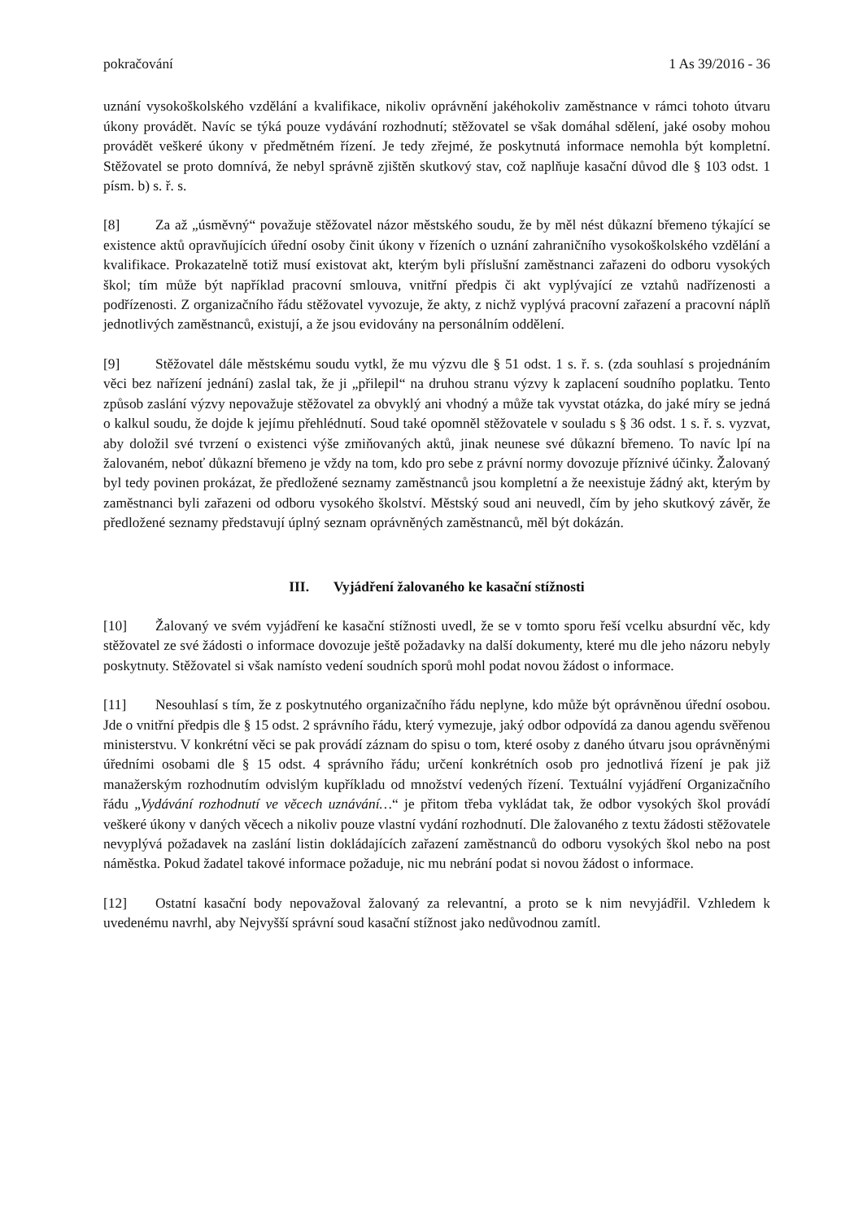pokračování 1 As 39/2016 - 36
uznání vysokoškolského vzdělání a kvalifikace, nikoliv oprávnění jakéhokoliv zaměstnance v rámci tohoto útvaru úkony provádět. Navíc se týká pouze vydávání rozhodnutí; stěžovatel se však domáhal sdělení, jaké osoby mohou provádět veškeré úkony v předmětném řízení. Je tedy zřejmé, že poskytnutá informace nemohla být kompletní. Stěžovatel se proto domnívá, že nebyl správně zjištěn skutkový stav, což naplňuje kasační důvod dle § 103 odst. 1 písm. b) s. ř. s.
[8] Za až „úsměvný“ považuje stěžovatel názor městského soudu, že by měl nést důkazní břemeno týkající se existence aktů opravňujících úřední osoby činit úkony v řízeních o uznání zahraničního vysokoškolského vzdělání a kvalifikace. Prokazatelně totiž musí existovat akt, kterým byli příslušní zaměstnanci zařazeni do odboru vysokých škol; tím může být například pracovní smlouva, vnitřní předpis či akt vyplývající ze vztahů nadřízenosti a podřízenosti. Z organizačního řádu stěžovatel vyvozuje, že akty, z nichž vyplývá pracovní zařazení a pracovní náplň jednotlivých zaměstnanců, existují, a že jsou evidovány na personálním oddělení.
[9] Stěžovatel dále městskému soudu vytkl, že mu výzvu dle § 51 odst. 1 s. ř. s. (zda souhlasí s projednáním věci bez nařízení jednání) zaslal tak, že ji „přilepil“ na druhou stranu výzvy k zaplacení soudního poplatku. Tento způsob zaslání výzvy nepovažuje stěžovatel za obvyklý ani vhodný a může tak vyvstat otázka, do jaké míry se jedná o kalkul soudu, že dojde k jejímu přehlédnutí. Soud také opomněl stěžovatele v souladu s § 36 odst. 1 s. ř. s. vyzvat, aby doložil své tvrzení o existenci výše zmiňovaných aktů, jinak neunese své důkazní břemeno. To navíc lpí na žalovaném, neboť důkazní břemeno je vždy na tom, kdo pro sebe z právní normy dovozuje příznivé účinky. Žalovaný byl tedy povinen prokázat, že předložené seznamy zaměstnanců jsou kompletní a že neexistuje žádný akt, kterým by zaměstnanci byli zařazeni od odboru vysokého školství. Městský soud ani neuvedl, čím by jeho skutkový závěr, že předložené seznamy představují úplný seznam oprávněných zaměstnanců, měl být dokázán.
III. Vyjádření žalovaného ke kasační stížnosti
[10] Žalovaný ve svém vyjádření ke kasační stížnosti uvedl, že se v tomto sporu řeší vcelku absurdní věc, kdy stěžovatel ze své žádosti o informace dovozuje ještě požadavky na další dokumenty, které mu dle jeho názoru nebyly poskytnuty. Stěžovatel si však namísto vedení soudních sporů mohl podat novou žádost o informace.
[11] Nesouhlasí s tím, že z poskytnutého organizačního řádu neplyne, kdo může být oprávněnou úřední osobou. Jde o vnitřní předpis dle § 15 odst. 2 správního řádu, který vymezuje, jaký odbor odpovídá za danou agendu svěřenou ministerstvu. V konkrétní věci se pak provádí záznam do spisu o tom, které osoby z daného útvaru jsou oprávněnými úředními osobami dle § 15 odst. 4 správního řádu; určení konkrétních osob pro jednotlivá řízení je pak již manažerským rozhodnutím odvislým kupříkladu od množství vedených řízení. Textuální vyjádření Organizačního řádu „Vydávání rozhodnutí ve věcech uznávání…“ je přitom třeba vykládat tak, že odbor vysokých škol provádí veškeré úkony v daných věcech a nikoliv pouze vlastní vydání rozhodnutí. Dle žalovaného z textu žádosti stěžovatele nevyplývá požadavek na zaslání listin dokládajících zařazení zaměstnanců do odboru vysokých škol nebo na post náměstka. Pokud žadatel takové informace požaduje, nic mu nebrání podat si novou žádost o informace.
[12] Ostatní kasační body nepovažoval žalovaný za relevantní, a proto se k nim nevyjádřil. Vzhledem k uvedenému navrhl, aby Nejvyšší správní soud kasační stížnost jako nedůvodnou zamítl.